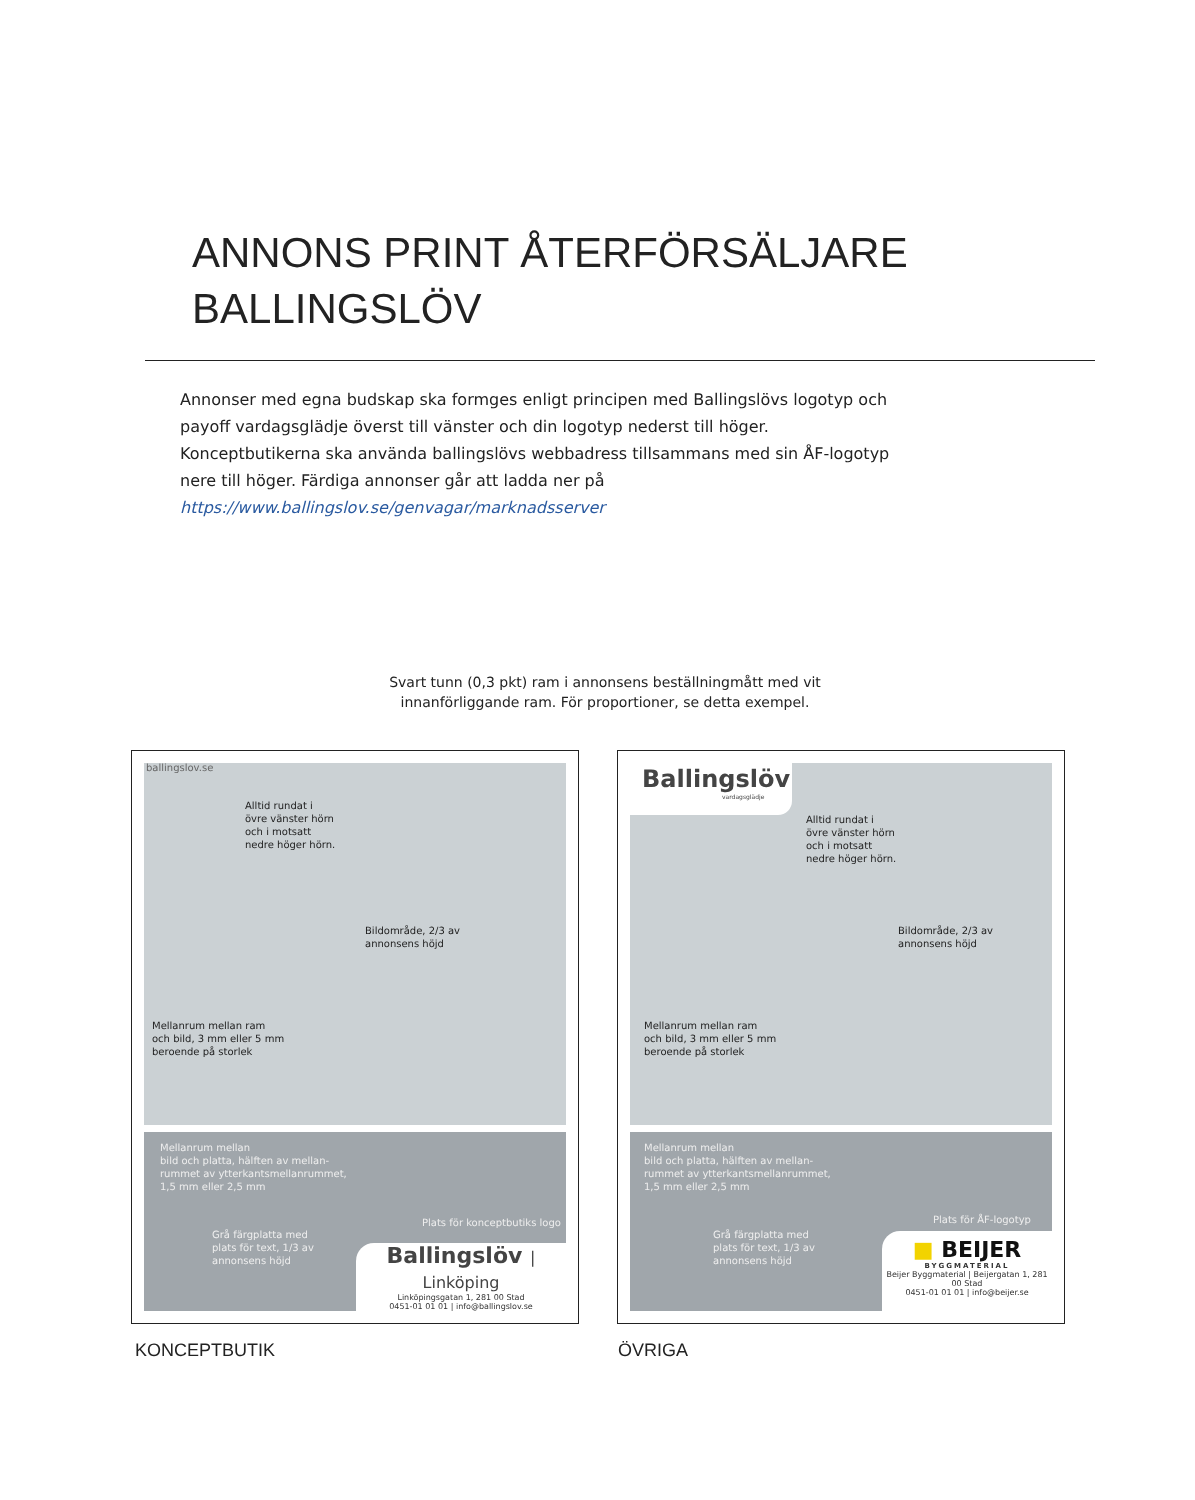ANNONS PRINT ÅTERFÖRSÄLJARE
BALLINGSLÖV
Annonser med egna budskap ska formges enligt principen med Ballingslövs logotyp och payoff vardagsglädje överst till vänster och din logotyp nederst till höger. Konceptbutikerna ska använda ballingslövs webbadress tillsammans med sin ÅF-logotyp nere till höger. Färdiga annonser går att ladda ner på
https://www.ballingslov.se/genvagar/marknadsserver
Svart tunn (0,3 pkt) ram i annonsens beställningmått med vit innanförliggande ram. För proportioner, se detta exempel.
ballingslov.se
Alltid rundat i
övre vänster hörn
och i motsatt
nedre höger hörn.
Bildområde, 2/3 av
annonsens höjd
Mellanrum mellan ram
och bild, 3 mm eller 5 mm
beroende på storlek
Mellanrum mellan
bild och platta, hälften av mellan-
rummet av ytterkantsmellanrummet,
1,5 mm eller 2,5 mm
Grå färgplatta med
plats för text, 1/3 av
annonsens höjd
Plats för konceptbutiks logo
Ballingslöv | Linköping
Linköpingsgatan 1, 281 00 Stad
0451-01 01 01 | info@ballingslov.se
Ballingslöv
vardagsglädje
Alltid rundat i
övre vänster hörn
och i motsatt
nedre höger hörn.
Bildområde, 2/3 av
annonsens höjd
Mellanrum mellan ram
och bild, 3 mm eller 5 mm
beroende på storlek
Mellanrum mellan
bild och platta, hälften av mellan-
rummet av ytterkantsmellanrummet,
1,5 mm eller 2,5 mm
Grå färgplatta med
plats för text, 1/3 av
annonsens höjd
Plats för ÅF-logotyp
■ BEIJER
BYGGMATERIAL
Beijer Byggmaterial | Beijergatan 1, 281 00 Stad
0451-01 01 01 | info@beijer.se
KONCEPTBUTIK ÖVRIGA